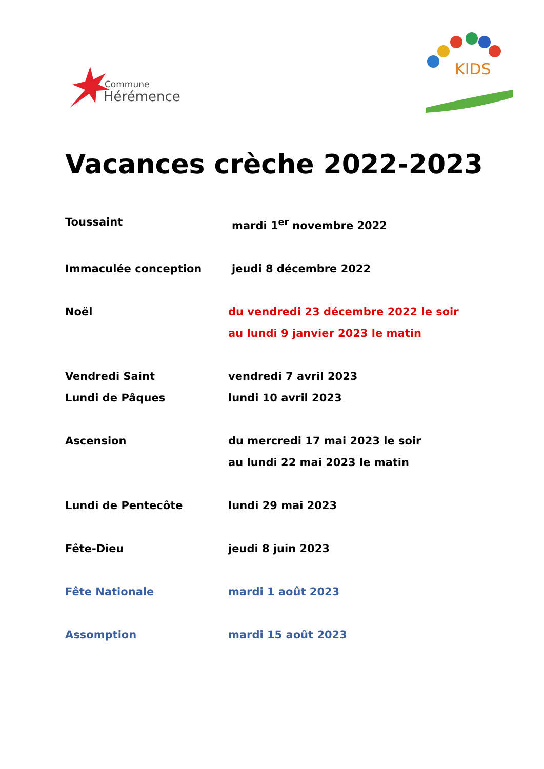Commune
Hérémence
KIDS
Vacances crèche 2022-2023
Toussaint mardi 1<sup>er</sup> novembre 2022
Immaculée conception jeudi 8 décembre 2022
Noël du vendredi 23 décembre 2022 le soir
au lundi 9 janvier 2023 le matin
Vendredi Saint vendredi 7 avril 2023
Lundi de Pâques lundi 10 avril 2023
Ascension du mercredi 17 mai 2023 le soir
au lundi 22 mai 2023 le matin
Lundi de Pentecôte lundi 29 mai 2023
Fête-Dieu jeudi 8 juin 2023
Fête Nationale mardi 1 août 2023
Assomption mardi 15 août 2023